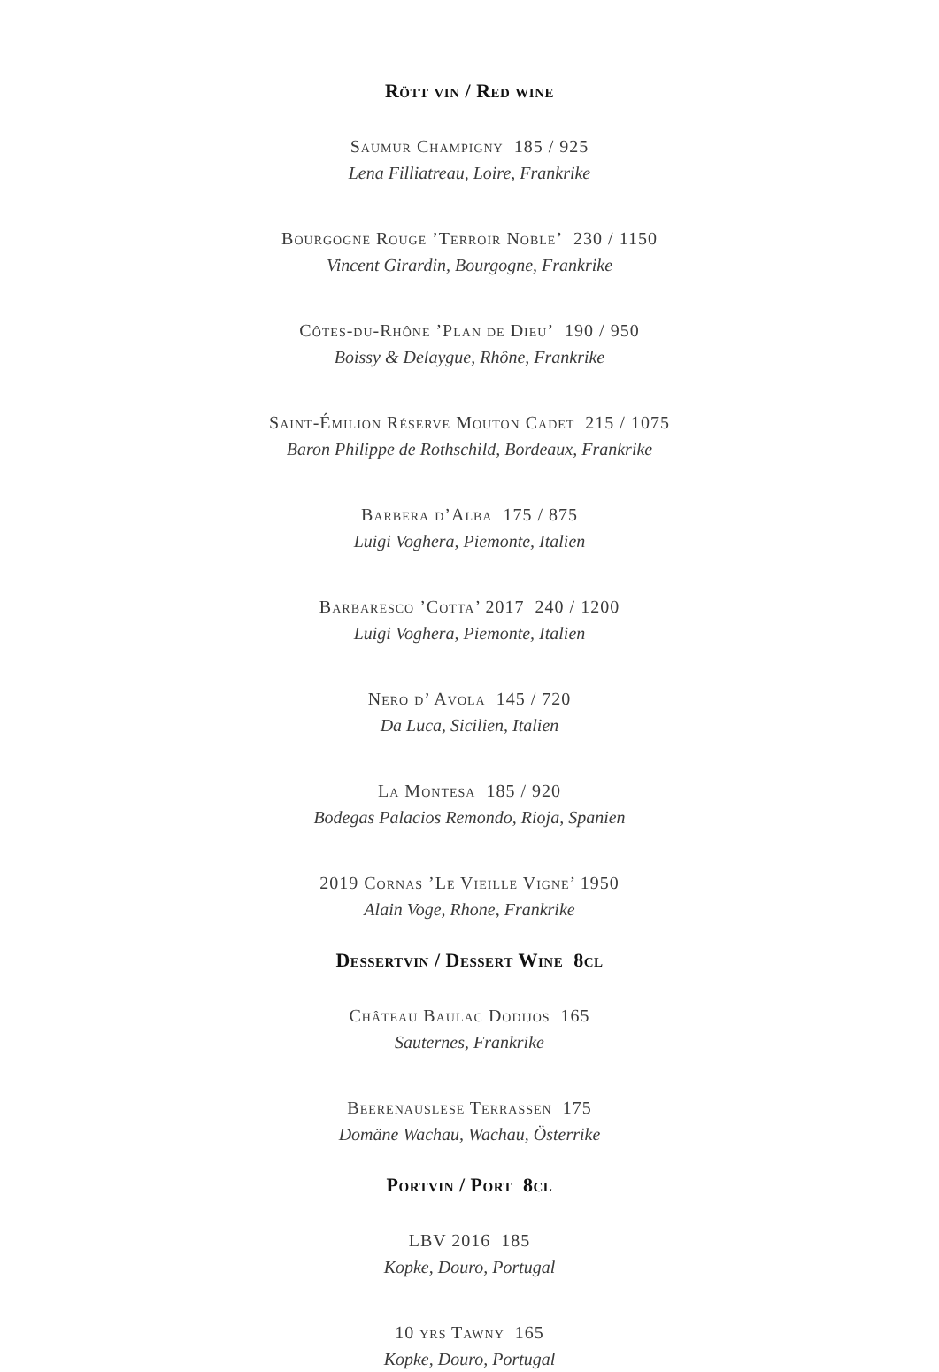Rött vin / Red wine
Saumur Champigny 185 / 925
Lena Filliatreau, Loire, Frankrike
Bourgogne Rouge ’Terroir Noble’ 230 / 1150
Vincent Girardin, Bourgogne, Frankrike
Côtes-du-Rhône ’Plan de Dieu’ 190 / 950
Boissy & Delaygue, Rhône, Frankrike
Saint-Émilion Réserve Mouton Cadet 215 / 1075
Baron Philippe de Rothschild, Bordeaux, Frankrike
Barbera d’Alba 175 / 875
Luigi Voghera, Piemonte, Italien
Barbaresco ’Cotta’ 2017 240 / 1200
Luigi Voghera, Piemonte, Italien
Nero d’ Avola 145 / 720
Da Luca, Sicilien, Italien
La Montesa 185 / 920
Bodegas Palacios Remondo, Rioja, Spanien
2019 Cornas ’Le Vieille Vigne’ 1950
Alain Voge, Rhone, Frankrike
Dessertvin / Dessert Wine 8cl
Château Baulac Dodijos 165
Sauternes, Frankrike
Beerenauslese Terrassen 175
Domäne Wachau, Wachau, Österrike
Portvin / Port 8cl
LBV 2016 185
Kopke, Douro, Portugal
10 yrs Tawny 165
Kopke, Douro, Portugal